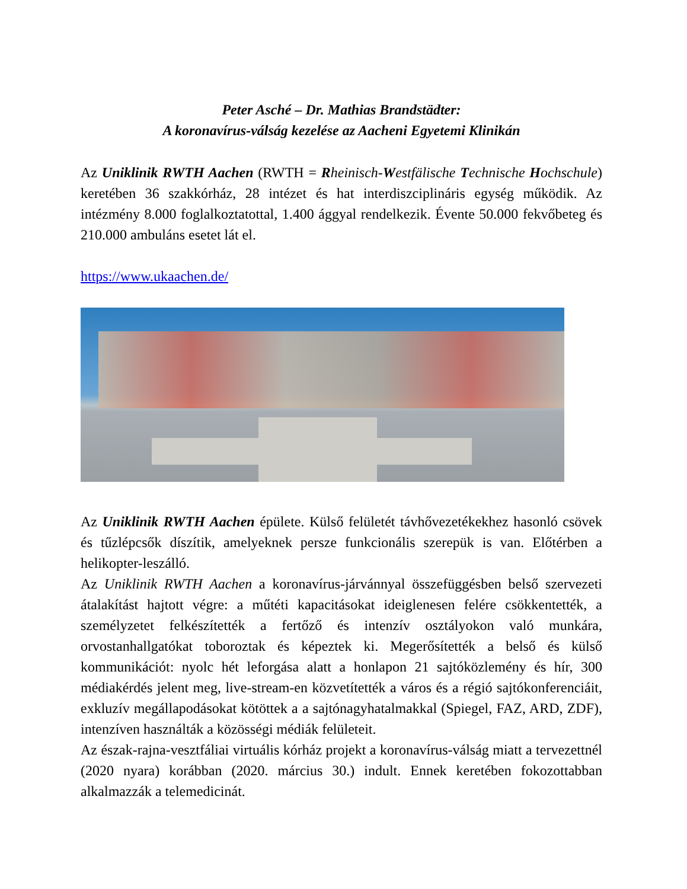Peter Asché – Dr. Mathias Brandstädter:
A koronavírus-válság kezelése az Aacheni Egyetemi Klinikán
Az Uniklinik RWTH Aachen (RWTH = Rheinisch-Westfälische Technische Hochschule) keretében 36 szakkórház, 28 intézet és hat interdiszciplináris egység működik. Az intézmény 8.000 foglalkoztatottal, 1.400 ággyal rendelkezik. Évente 50.000 fekvőbeteg és 210.000 ambuláns esetet lát el.
https://www.ukaachen.de/
Az Uniklinik RWTH Aachen épülete. Külső felületét távhővezetékekhez hasonló csövek és tűzlépcsők díszítik, amelyeknek persze funkcionális szerepük is van. Előtérben a helikopter-leszálló.
Az Uniklinik RWTH Aachen a koronavírus-járvánnyal összefüggésben belső szervezeti átalakítást hajtott végre: a műtéti kapacitásokat ideiglenesen felére csökkentették, a személyzetet felkészítették a fertőző és intenzív osztályokon való munkára, orvostanhallgatókat toboroztak és képeztek ki. Megerősítették a belső és külső kommunikációt: nyolc hét leforgása alatt a honlapon 21 sajtóközlemény és hír, 300 médiakérdés jelent meg, live-stream-en közvetítették a város és a régió sajtókonferenciáit, exkluzív megállapodásokat kötöttek a a sajtónagyhatalmakkal (Spiegel, FAZ, ARD, ZDF), intenzíven használták a közösségi médiák felületeit.
Az észak-rajna-vesztfáliai virtuális kórház projekt a koronavírus-válság miatt a tervezettnél (2020 nyara) korábban (2020. március 30.) indult. Ennek keretében fokozottabban alkalmazzák a telemedicinát.